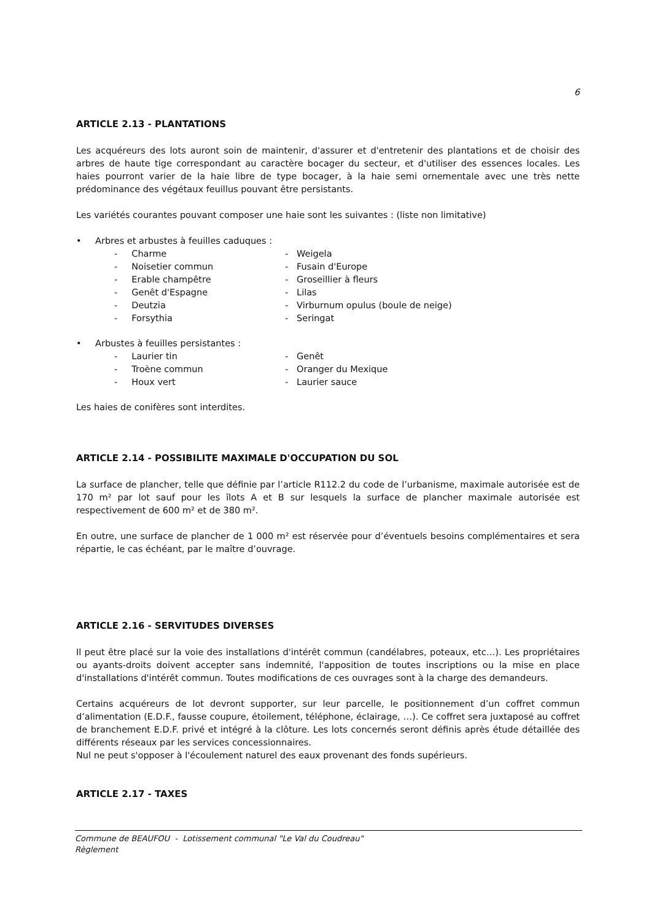6
ARTICLE 2.13 - PLANTATIONS
Les acquéreurs des lots auront soin de maintenir, d'assurer et d'entretenir des plantations et de choisir des arbres de haute tige correspondant au caractère bocager du secteur, et d'utiliser des essences locales. Les haies pourront varier de la haie libre de type bocager, à la haie semi ornementale avec une très nette prédominance des végétaux feuillus pouvant être persistants.
Les variétés courantes pouvant composer une haie sont les suivantes : (liste non limitative)
• Arbres et arbustes à feuilles caduques :
- Charme - Weigela
- Noisetier commun - Fusain d'Europe
- Erable champêtre - Groseillier à fleurs
- Genêt d'Espagne - Lilas
- Deutzia - Virburnum opulus (boule de neige)
- Forsythia - Seringat
• Arbustes à feuilles persistantes :
- Laurier tin - Genêt
- Troène commun - Oranger du Mexique
- Houx vert - Laurier sauce
Les haies de conifères sont interdites.
ARTICLE 2.14 - POSSIBILITE MAXIMALE D'OCCUPATION DU SOL
La surface de plancher, telle que définie par l’article R112.2 du code de l’urbanisme, maximale autorisée est de 170 m² par lot sauf pour les îlots A et B sur lesquels la surface de plancher maximale autorisée est respectivement de 600 m² et de 380 m².
En outre, une surface de plancher de 1 000 m² est réservée pour d’éventuels besoins complémentaires et sera répartie, le cas échéant, par le maître d’ouvrage.
ARTICLE 2.16 - SERVITUDES DIVERSES
Il peut être placé sur la voie des installations d'intérêt commun (candélabres, poteaux, etc…). Les propriétaires ou ayants-droits doivent accepter sans indemnité, l'apposition de toutes inscriptions ou la mise en place d'installations d'intérêt commun. Toutes modifications de ces ouvrages sont à la charge des demandeurs.
Certains acquéreurs de lot devront supporter, sur leur parcelle, le positionnement d’un coffret commun d’alimentation (E.D.F., fausse coupure, étoilement, téléphone, éclairage, …). Ce coffret sera juxtaposé au coffret de branchement E.D.F. privé et intégré à la clôture. Les lots concernés seront définis après étude détaillée des différents réseaux par les services concessionnaires.
Nul ne peut s'opposer à l'écoulement naturel des eaux provenant des fonds supérieurs.
ARTICLE 2.17 - TAXES
Commune de BEAUFOU - Lotissement communal "Le Val du Coudreau"
Règlement